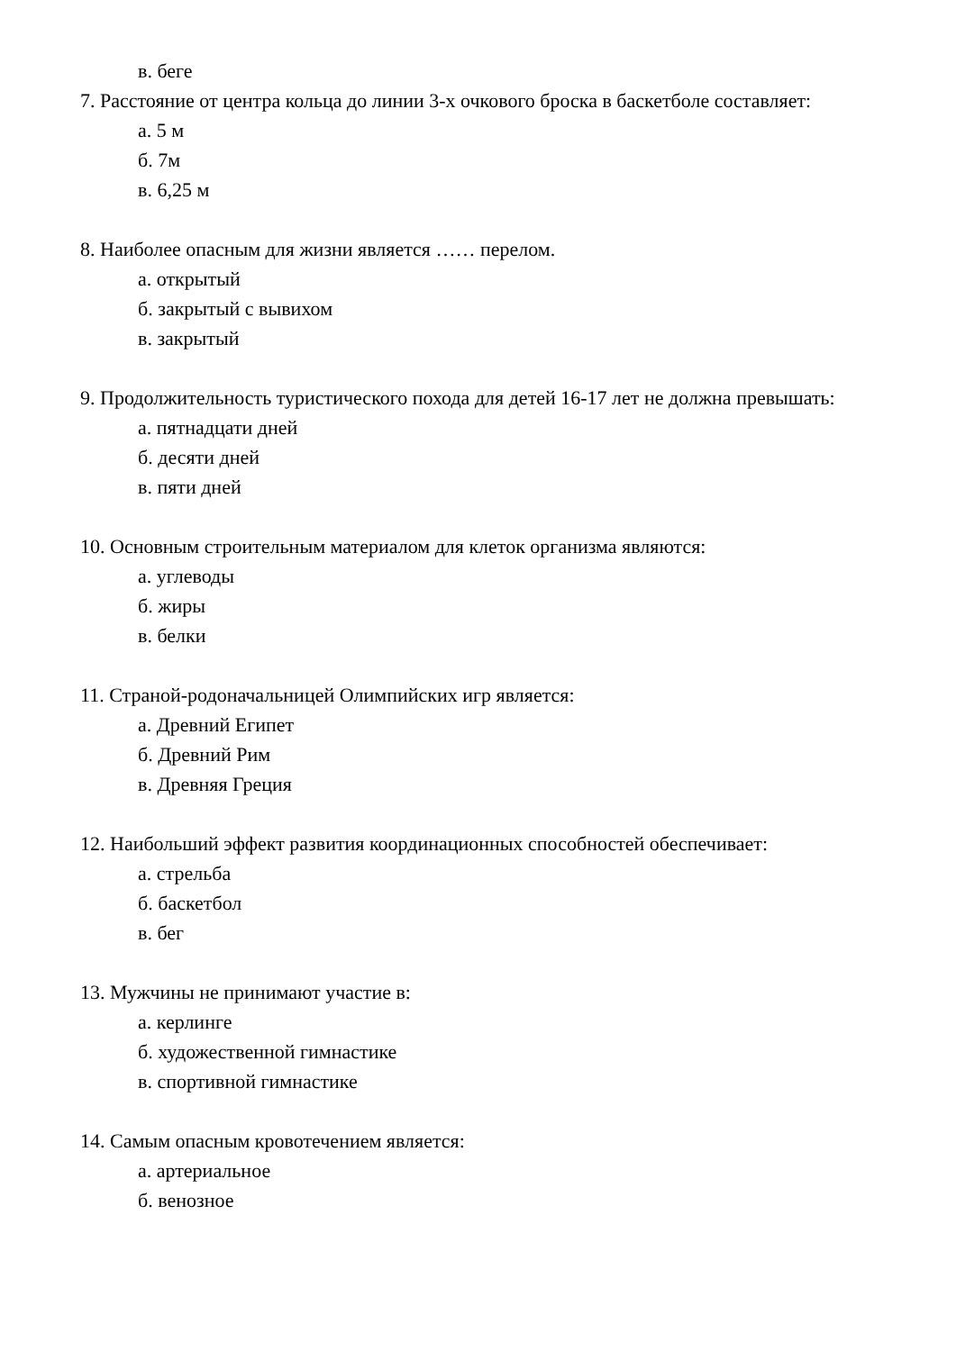в. беге
7. Расстояние от центра кольца до линии 3-х очкового броска в баскетболе составляет:
а. 5 м
б. 7м
в. 6,25 м
8. Наиболее опасным для жизни является …… перелом.
а. открытый
б. закрытый с вывихом
в. закрытый
9. Продолжительность туристического похода для детей 16-17 лет не должна превышать:
а. пятнадцати дней
б. десяти дней
в. пяти дней
10. Основным строительным материалом для клеток организма являются:
а. углеводы
б. жиры
в. белки
11. Страной-родоначальницей Олимпийских игр является:
а. Древний Египет
б. Древний Рим
в. Древняя Греция
12. Наибольший эффект развития координационных способностей обеспечивает:
а. стрельба
б. баскетбол
в. бег
13. Мужчины не принимают участие в:
а. керлинге
б. художественной гимнастике
в. спортивной гимнастике
14. Самым опасным кровотечением является:
а. артериальное
б. венозное